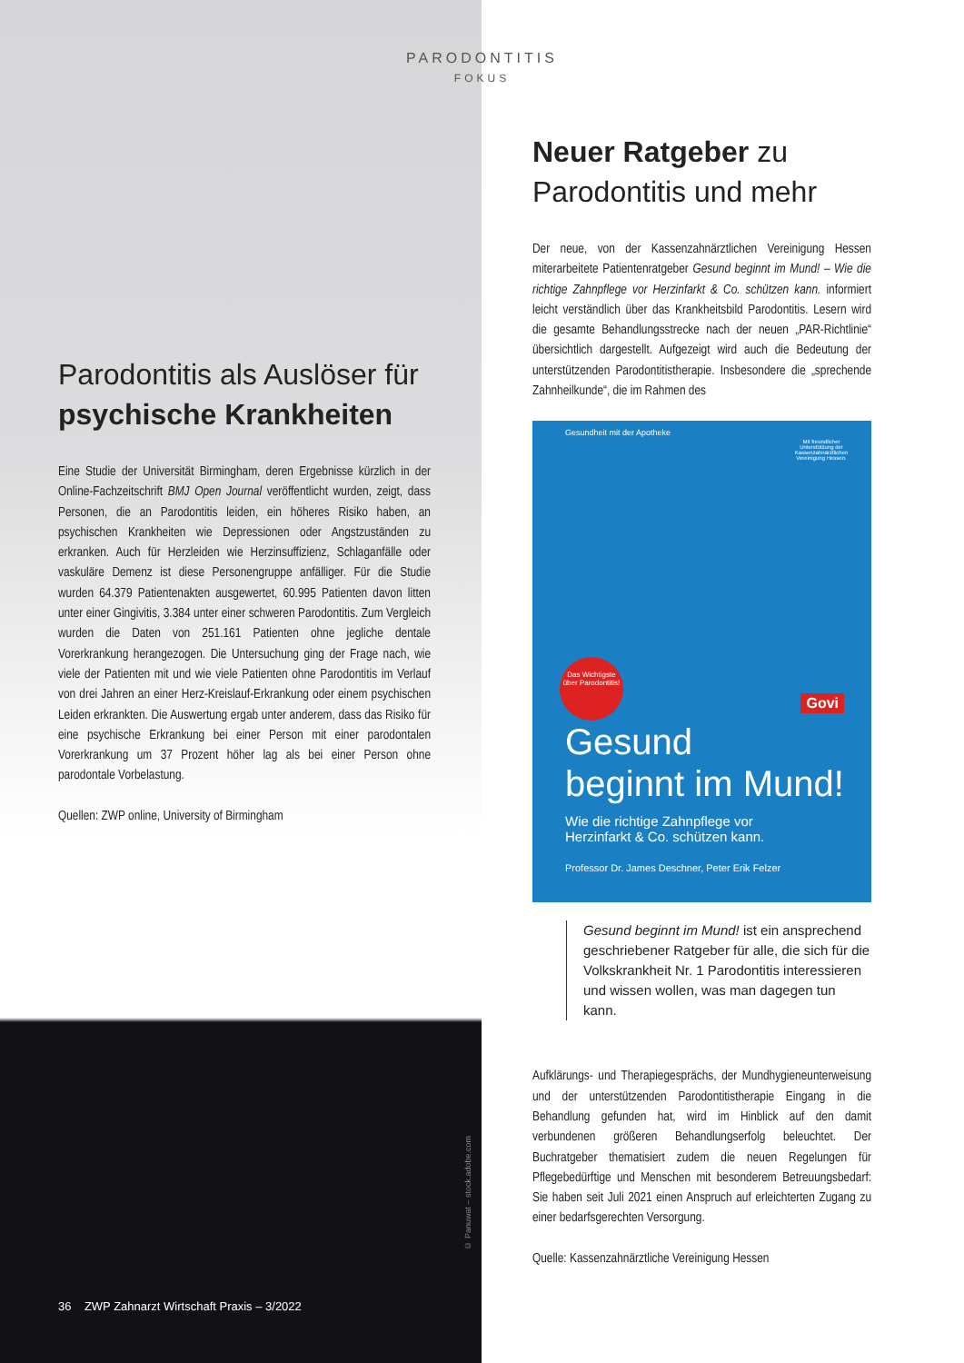PARODONTITIS
FOKUS
Parodontitis als Auslöser für
psychische Krankheiten
Eine Studie der Universität Birmingham, deren Ergebnisse kürzlich in der Online-Fachzeitschrift BMJ Open Journal veröffentlicht wurden, zeigt, dass Personen, die an Parodontitis leiden, ein höheres Risiko haben, an psychischen Krankheiten wie Depressionen oder Angstzuständen zu erkranken. Auch für Herzleiden wie Herzinsuffizienz, Schlaganfälle oder vaskuläre Demenz ist diese Personengruppe anfälliger. Für die Studie wurden 64.379 Patientenakten ausgewertet, 60.995 Patienten davon litten unter einer Gingivitis, 3.384 unter einer schweren Parodontitis. Zum Vergleich wurden die Daten von 251.161 Patienten ohne jegliche dentale Vorerkrankung herangezogen. Die Untersuchung ging der Frage nach, wie viele der Patienten mit und wie viele Patienten ohne Parodontitis im Verlauf von drei Jahren an einer Herz-Kreislauf-Erkrankung oder einem psychischen Leiden erkrankten. Die Auswertung ergab unter anderem, dass das Risiko für eine psychische Erkrankung bei einer Person mit einer parodontalen Vorerkrankung um 37 Prozent höher lag als bei einer Person ohne parodontale Vorbelastung.
Quellen: ZWP online, University of Birmingham
© Panuwat – stock.adobe.com
36 ZWP Zahnarzt Wirtschaft Praxis – 3/2022
Neuer Ratgeber zu
Parodontitis und mehr
Der neue, von der Kassenzahnärztlichen Vereinigung Hessen miterarbeitete Patientenratgeber Gesund beginnt im Mund! – Wie die richtige Zahnpflege vor Herzinfarkt & Co. schützen kann. informiert leicht verständlich über das Krankheitsbild Parodontitis. Lesern wird die gesamte Behandlungsstrecke nach der neuen „PAR-Richtlinie“ übersichtlich dargestellt. Aufgezeigt wird auch die Bedeutung der unterstützenden Parodontitistherapie. Insbesondere die „sprechende Zahnheilkunde“, die im Rahmen des
Gesundheit mit der Apotheke
Mit freundlicher Unterstützung der Kassenzahnärztlichen Vereinigung Hessen.
Das Wichtigste über Parodontitis!
Govi
Gesund
beginnt im Mund!
Wie die richtige Zahnpflege vor
Herzinfarkt & Co. schützen kann.
Professor Dr. James Deschner, Peter Erik Felzer
Gesund beginnt im Mund! ist ein ansprechend geschriebener Ratgeber für alle, die sich für die Volkskrankheit Nr. 1 Parodontitis interessieren und wissen wollen, was man dagegen tun kann.
Aufklärungs- und Therapiegesprächs, der Mundhygieneunterweisung und der unterstützenden Parodontitistherapie Eingang in die Behandlung gefunden hat, wird im Hinblick auf den damit verbundenen größeren Behandlungserfolg beleuchtet. Der Buchratgeber thematisiert zudem die neuen Regelungen für Pflegebedürftige und Menschen mit besonderem Betreuungsbedarf: Sie haben seit Juli 2021 einen Anspruch auf erleichterten Zugang zu einer bedarfsgerechten Versorgung.
Quelle: Kassenzahnärztliche Vereinigung Hessen